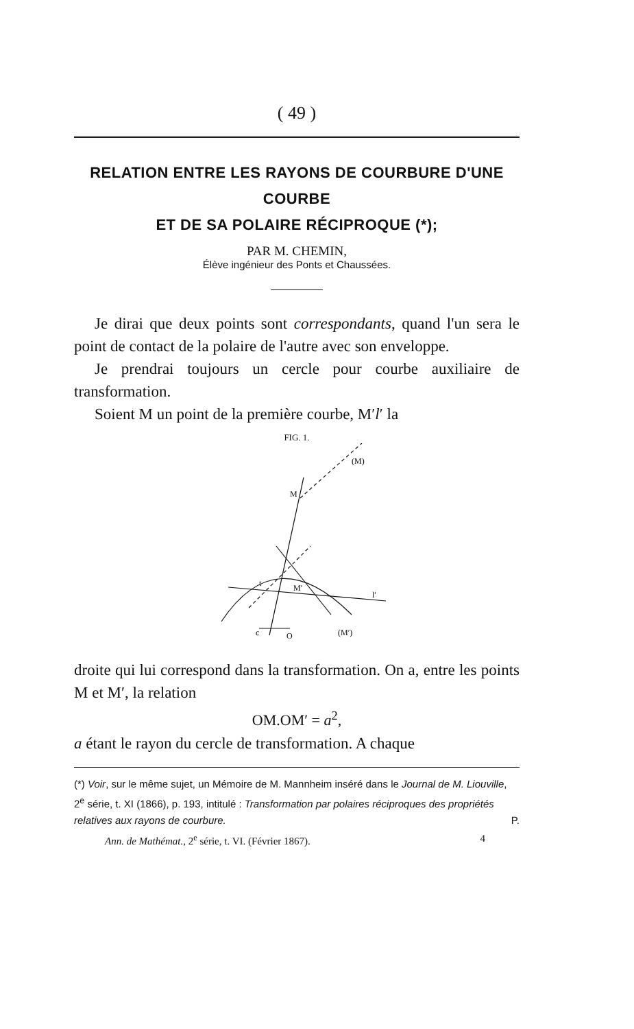( 49 )
RELATION ENTRE LES RAYONS DE COURBURE D'UNE COURBE
ET DE SA POLAIRE RÉCIPROQUE (*);
PAR M. CHEMIN,
Élève ingénieur des Ponts et Chaussées.
Je dirai que deux points sont correspondants, quand l'un sera le point de contact de la polaire de l'autre avec son enveloppe.
Je prendrai toujours un cercle pour courbe auxiliaire de transformation.
Soient M un point de la première courbe, M′l′ la
FIG. 1.
(M)
M
M′
t
l′
c
O
(M′)
droite qui lui correspond dans la transformation. On a, entre les points M et M′, la relation
OM.OM′ = a<sup>2</sup>,
a étant le rayon du cercle de transformation. A chaque
(*) Voir, sur le même sujet, un Mémoire de M. Mannheim inséré dans le Journal de M. Liouville, 2<sup>e</sup> série, t. XI (1866), p. 193, intitulé : Transformation par polaires réciproques des propriétés relatives aux rayons de courbure. P.
Ann. de Mathémat., 2<sup>e</sup> série, t. VI. (Février 1867). 4